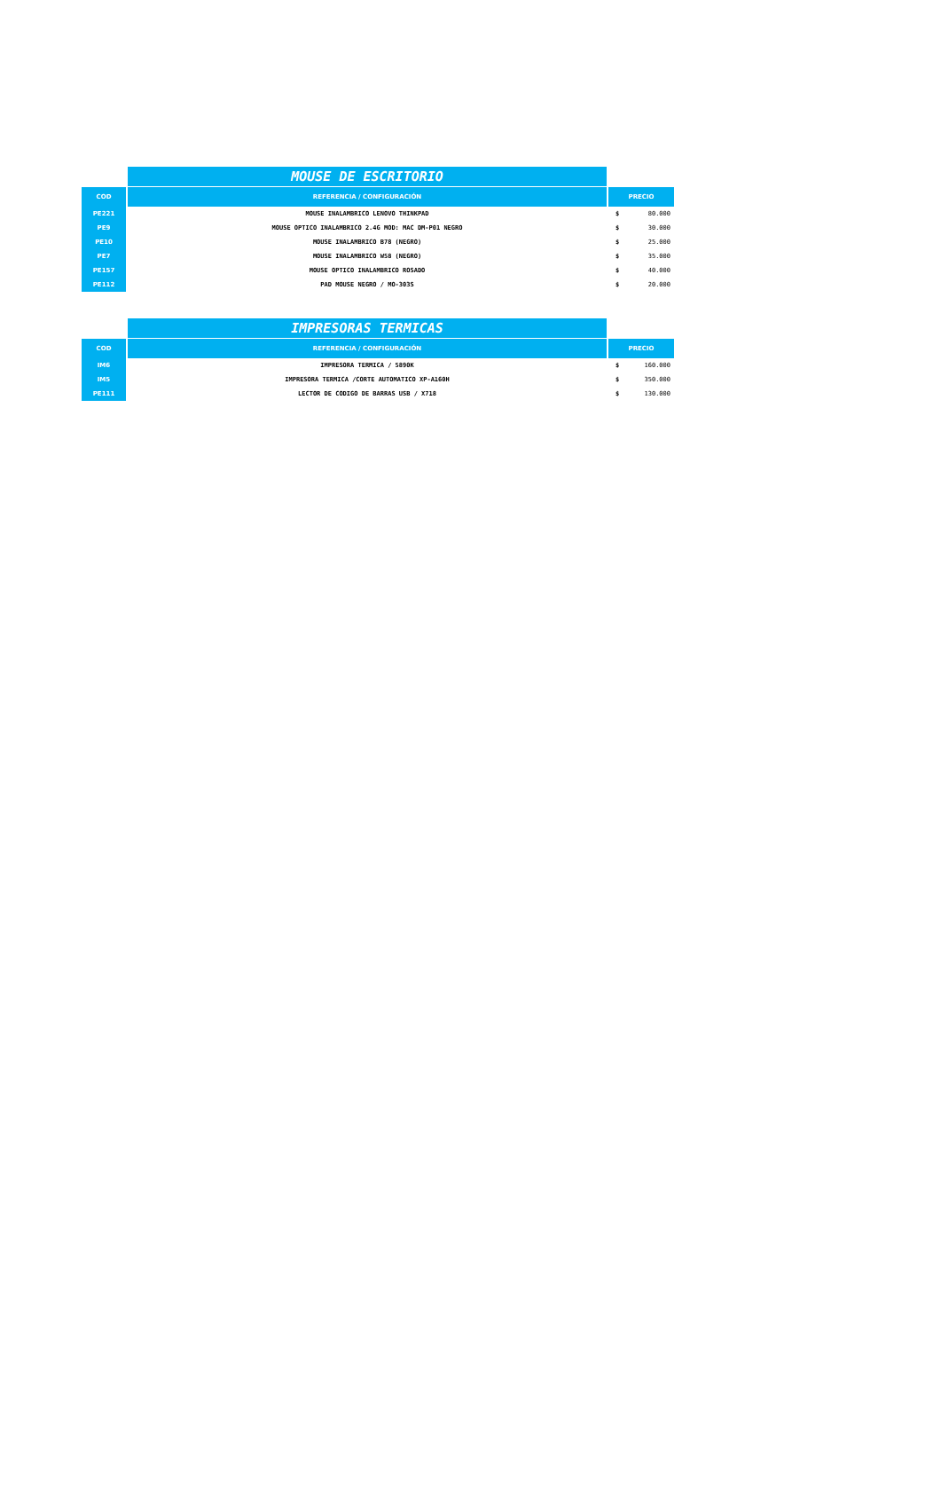| | MOUSE DE ESCRITORIO | | |
| COD | REFERENCIA / CONFIGURACIÓN | PRECIO | |
| PE221 | MOUSE INALAMBRICO LENOVO THINKPAD | $ | 80.000 |
| PE9 | MOUSE OPTICO INALAMBRICO 2.4G MOD: MAC DM-P01 NEGRO | $ | 30.000 |
| PE10 | MOUSE INALAMBRICO B78 (NEGRO) | $ | 25.000 |
| PE7 | MOUSE INALAMBRICO W58 (NEGRO) | $ | 35.000 |
| PE157 | MOUSE OPTICO INALAMBRICO ROSADO | $ | 40.000 |
| PE112 | PAD MOUSE NEGRO / MO-303S | $ | 20.000 |
| | IMPRESORAS TERMICAS | | |
| COD | REFERENCIA / CONFIGURACIÓN | PRECIO | |
| IM6 | IMPRESORA TERMICA / 5890K | $ | 160.000 |
| IM5 | IMPRESORA TERMICA /CORTE AUTOMATICO XP-A160H | $ | 350.000 |
| PE111 | LECTOR DE CODIGO DE BARRAS USB / X718 | $ | 130.000 |